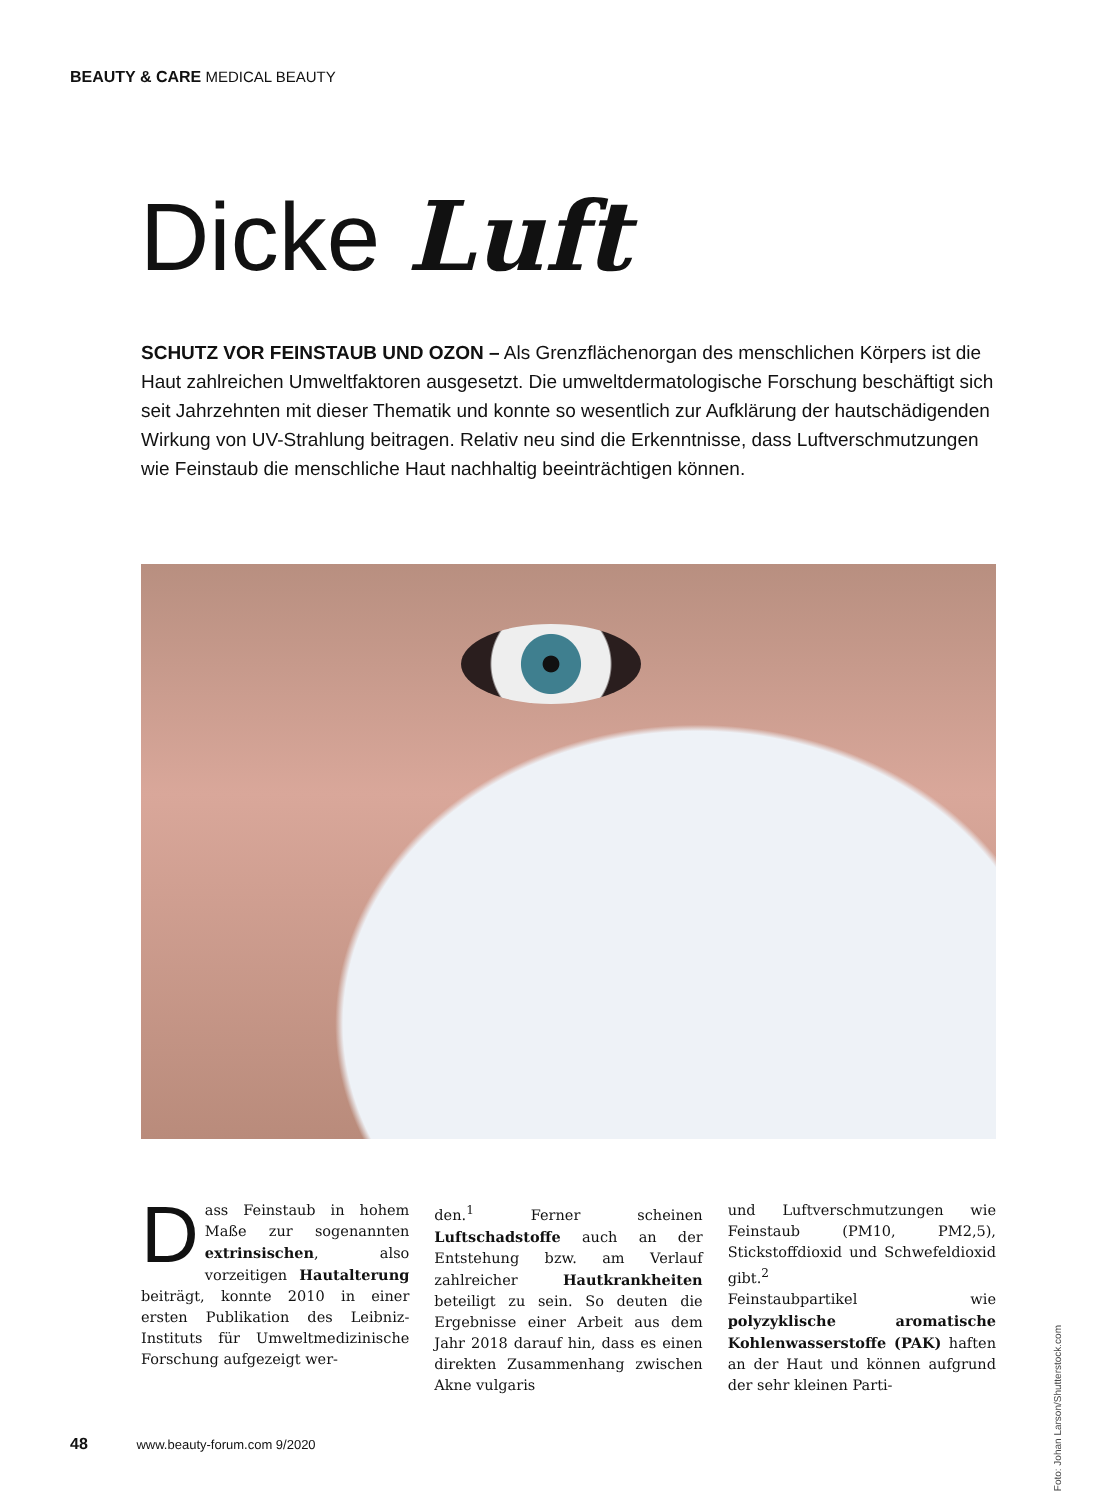BEAUTY & CARE MEDICAL BEAUTY
Dicke Luft
SCHUTZ VOR FEINSTAUB UND OZON – Als Grenzflächenorgan des menschlichen Körpers ist die Haut zahlreichen Umweltfaktoren ausgesetzt. Die umweltdermatologische Forschung beschäftigt sich seit Jahrzehnten mit dieser Thematik und konnte so wesentlich zur Aufklärung der hautschädigenden Wirkung von UV-Strahlung beitragen. Relativ neu sind die Erkenntnisse, dass Luftverschmutzungen wie Feinstaub die menschliche Haut nachhaltig beeinträchtigen können.
Dass Feinstaub in hohem Maße zur sogenannten extrinsischen, also vorzeitigen Hautalterung beiträgt, konnte 2010 in einer ersten Publikation des Leibniz-Instituts für Umweltmedizinische Forschung aufgezeigt wer-
den.<sup>1</sup> Ferner scheinen Luftschadstoffe auch an der Entstehung bzw. am Verlauf zahlreicher Hautkrankheiten beteiligt zu sein. So deuten die Ergebnisse einer Arbeit aus dem Jahr 2018 darauf hin, dass es einen direkten Zusammenhang zwischen Akne vulgaris
und Luftverschmutzungen wie Feinstaub (PM10, PM2,5), Stickstoffdioxid und Schwefeldioxid gibt.<sup>2</sup>
Feinstaubpartikel wie polyzyklische aromatische Kohlenwasserstoffe (PAK) haften an der Haut und können aufgrund der sehr kleinen Parti-
Foto: Johan Larson/Shutterstock.com
48 www.beauty-forum.com 9/2020